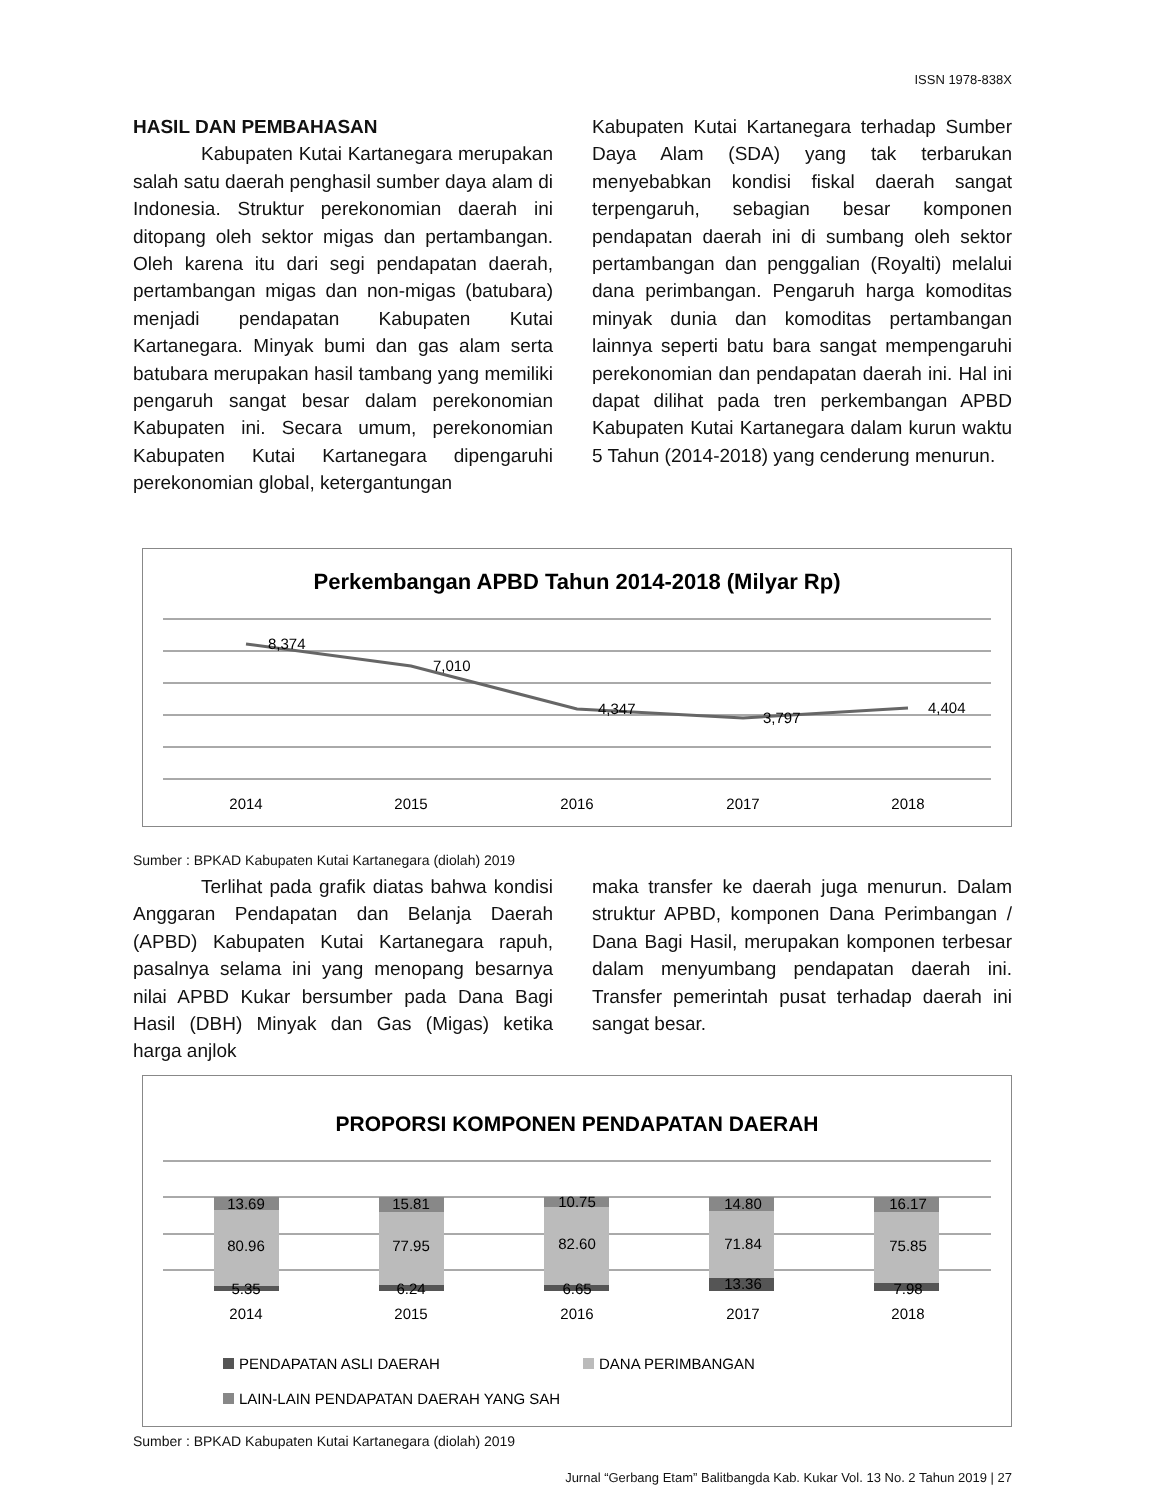ISSN 1978-838X
HASIL DAN PEMBAHASAN
Kabupaten Kutai Kartanegara merupakan salah satu daerah penghasil sumber daya alam di Indonesia. Struktur perekonomian daerah ini ditopang oleh sektor migas dan pertambangan. Oleh karena itu dari segi pendapatan daerah, pertambangan migas dan non-migas (batubara) menjadi pendapatan Kabupaten Kutai Kartanegara. Minyak bumi dan gas alam serta batubara merupakan hasil tambang yang memiliki pengaruh sangat besar dalam perekonomian Kabupaten ini. Secara umum, perekonomian Kabupaten Kutai Kartanegara dipengaruhi perekonomian global, ketergantungan
Kabupaten Kutai Kartanegara terhadap Sumber Daya Alam (SDA) yang tak terbarukan menyebabkan kondisi fiskal daerah sangat terpengaruh, sebagian besar komponen pendapatan daerah ini di sumbang oleh sektor pertambangan dan penggalian (Royalti) melalui dana perimbangan. Pengaruh harga komoditas minyak dunia dan komoditas pertambangan lainnya seperti batu bara sangat mempengaruhi perekonomian dan pendapatan daerah ini. Hal ini dapat dilihat pada tren perkembangan APBD Kabupaten Kutai Kartanegara dalam kurun waktu 5 Tahun (2014-2018) yang cenderung menurun.
Perkembangan APBD Tahun 2014-2018 (Milyar Rp)
8,374
7,010
4,347
3,797
4,404
2014
2015
2016
2017
2018
Sumber : BPKAD Kabupaten Kutai Kartanegara (diolah) 2019
Terlihat pada grafik diatas bahwa kondisi Anggaran Pendapatan dan Belanja Daerah (APBD) Kabupaten Kutai Kartanegara rapuh, pasalnya selama ini yang menopang besarnya nilai APBD Kukar bersumber pada Dana Bagi Hasil (DBH) Minyak dan Gas (Migas) ketika harga anjlok
maka transfer ke daerah juga menurun. Dalam struktur APBD, komponen Dana Perimbangan / Dana Bagi Hasil, merupakan komponen terbesar dalam menyumbang pendapatan daerah ini. Transfer pemerintah pusat terhadap daerah ini sangat besar.
PROPORSI KOMPONEN PENDAPATAN DAERAH
13.69
80.96
5.35
2014
15.81
77.95
6.24
2015
10.75
82.60
6.65
2016
14.80
71.84
13.36
2017
16.17
75.85
7.98
2018
PENDAPATAN ASLI DAERAH
DANA PERIMBANGAN
LAIN-LAIN PENDAPATAN DAERAH YANG SAH
Sumber : BPKAD Kabupaten Kutai Kartanegara (diolah) 2019
Jurnal “Gerbang Etam” Balitbangda Kab. Kukar Vol. 13 No. 2 Tahun 2019 | 27